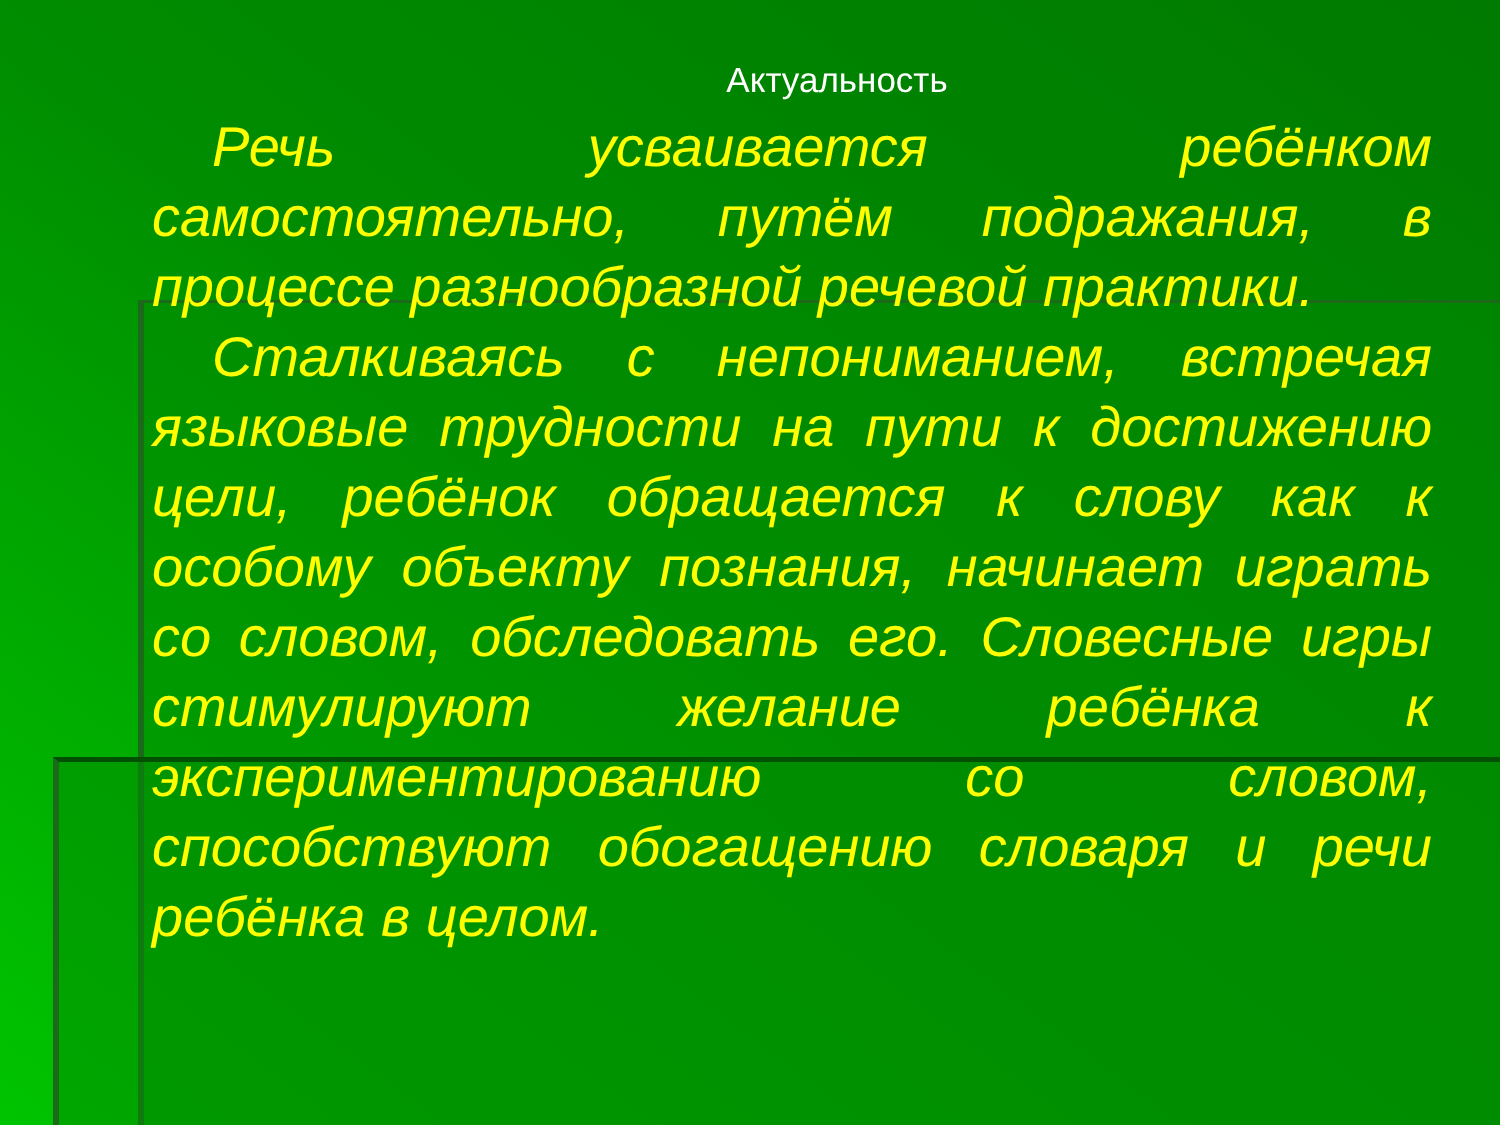Актуальность
Речь усваивается ребёнком самостоятельно, путём подражания, в процессе разнообразной речевой практики.
Сталкиваясь с непониманием, встречая языковые трудности на пути к достижению цели, ребёнок обращается к слову как к особому объекту познания, начинает играть со словом, обследовать его. Словесные игры стимулируют желание ребёнка к экспериментированию со словом, способствуют обогащению словаря и речи ребёнка в целом.